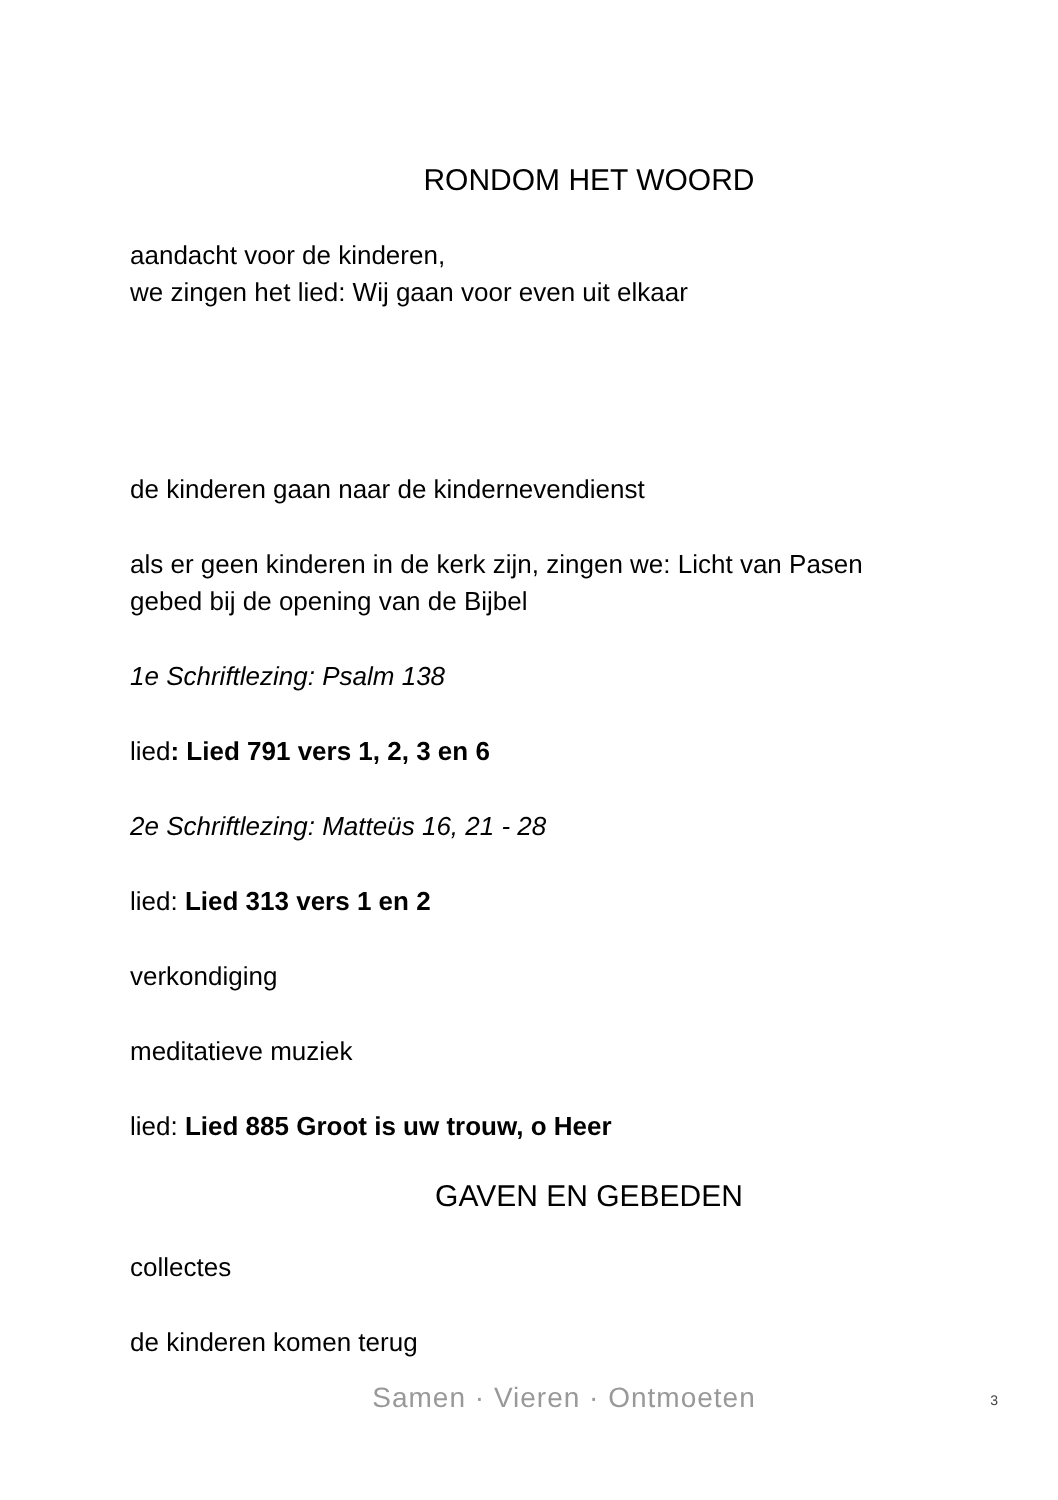RONDOM HET WOORD
aandacht voor de kinderen,
we zingen het lied: Wij gaan voor even uit elkaar
de kinderen gaan naar de kindernevendienst
als er geen kinderen in de kerk zijn, zingen we: Licht van Pasen
gebed bij de opening van de Bijbel
1e Schriftlezing: Psalm 138
lied: Lied 791 vers 1, 2, 3 en 6
2e Schriftlezing: Matteüs 16, 21 - 28
lied: Lied 313 vers 1 en 2
verkondiging
meditatieve muziek
lied: Lied 885 Groot is uw trouw, o Heer
GAVEN EN GEBEDEN
collectes
de kinderen komen terug
Samen · Vieren · Ontmoeten
3